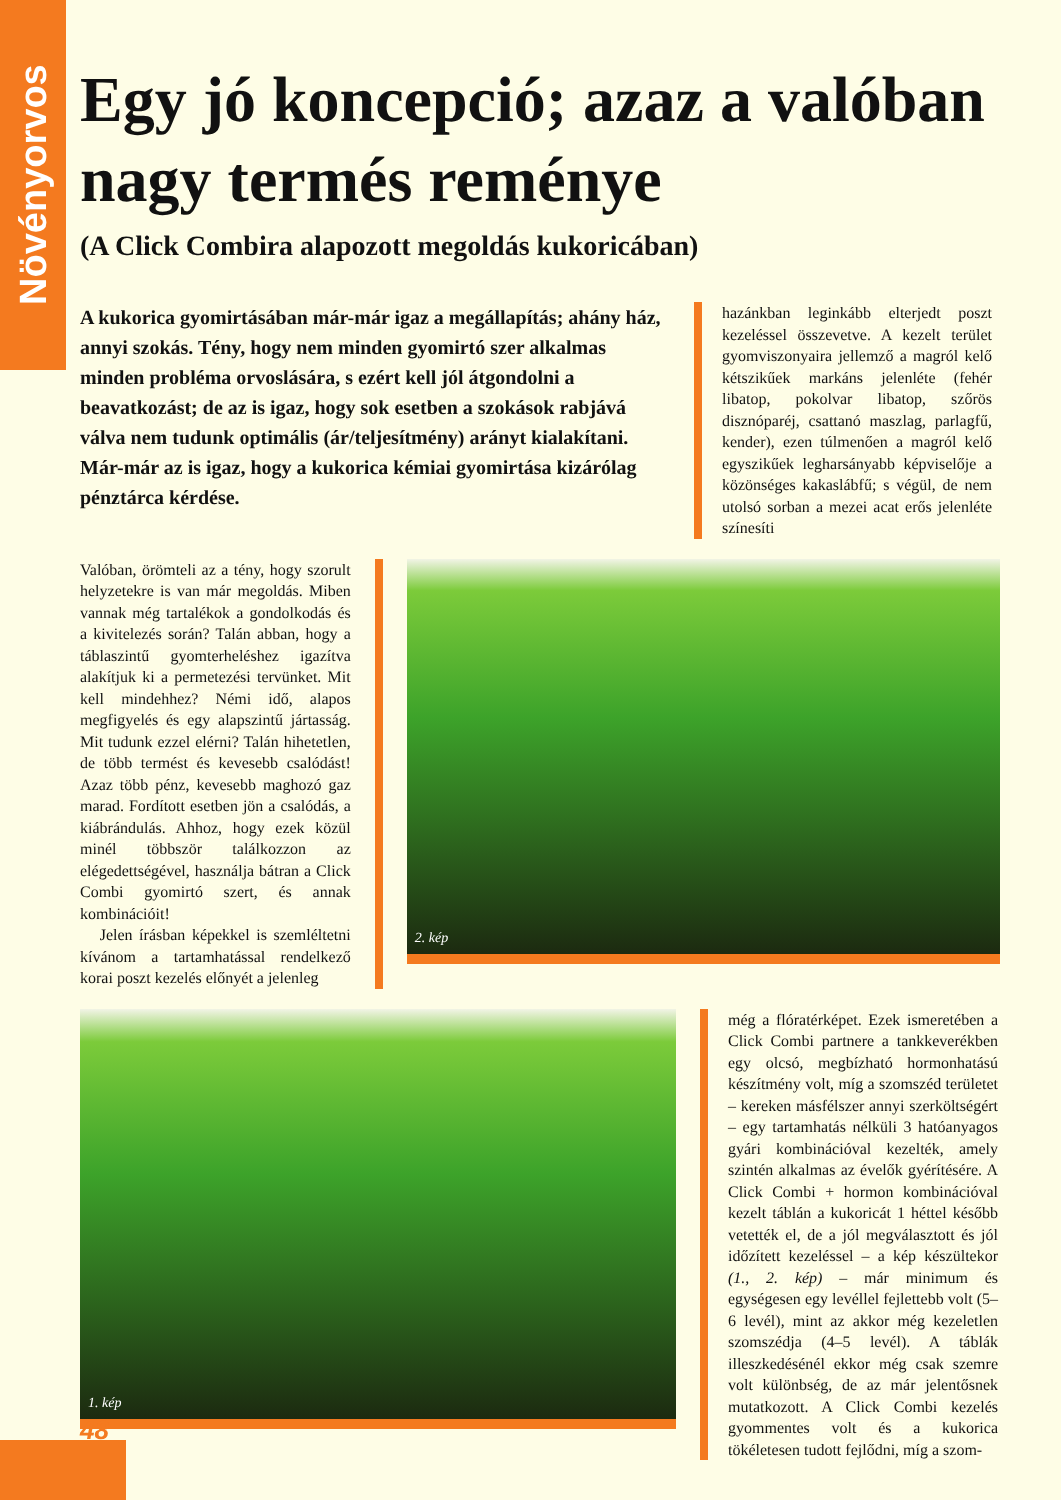Növényorvos
Egy jó koncepció; azaz a valóban nagy termés reménye
(A Click Combira alapozott megoldás kukoricában)
A kukorica gyomirtásában már-már igaz a megállapítás; ahány ház, annyi szokás. Tény, hogy nem minden gyomirtó szer alkalmas minden probléma orvoslására, s ezért kell jól átgondolni a beavatkozást; de az is igaz, hogy sok esetben a szokások rabjává válva nem tudunk optimális (ár/teljesítmény) arányt kialakítani. Már-már az is igaz, hogy a kukorica kémiai gyomirtása kizárólag pénztárca kérdése.
hazánkban leginkább elterjedt poszt kezeléssel összevetve. A kezelt terület gyomviszonyaira jellemző a magról kelő kétszikűek markáns jelenléte (fehér libatop, pokolvar libatop, szőrös disznóparéj, csattanó maszlag, parlagfű, kender), ezen túlmenően a magról kelő egyszikűek legharsányabb képviselője a közönséges kakaslábfű; s végül, de nem utolsó sorban a mezei acat erős jelenléte színesíti
Valóban, örömteli az a tény, hogy szorult helyzetekre is van már megoldás. Miben vannak még tartalékok a gondolkodás és a kivitelezés során? Talán abban, hogy a táblaszintű gyomterheléshez igazítva alakítjuk ki a permetezési tervünket. Mit kell mindehhez? Némi idő, alapos megfigyelés és egy alapszintű jártasság. Mit tudunk ezzel elérni? Talán hihetetlen, de több termést és kevesebb csalódást! Azaz több pénz, kevesebb maghozó gaz marad. Fordított esetben jön a csalódás, a kiábrándulás. Ahhoz, hogy ezek közül minél többször találkozzon az elégedettségével, használja bátran a Click Combi gyomirtó szert, és annak kombinációit!
Jelen írásban képekkel is szemléltetni kívánom a tartamhatással rendelkező korai poszt kezelés előnyét a jelenleg
2. kép
1. kép
még a flóratérképet. Ezek ismeretében a Click Combi partnere a tankkeverékben egy olcsó, megbízható hormonhatású készítmény volt, míg a szomszéd területet – kereken másfélszer annyi szerköltségért – egy tartamhatás nélküli 3 hatóanyagos gyári kombinációval kezelték, amely szintén alkalmas az évelők gyérítésére. A Click Combi + hormon kombinációval kezelt táblán a kukoricát 1 héttel később vetették el, de a jól megválasztott és jól időzített kezeléssel – a kép készültekor (1., 2. kép) – már minimum és egységesen egy levéllel fejlettebb volt (5–6 levél), mint az akkor még kezeletlen szomszédja (4–5 levél). A táblák illeszkedésénél ekkor még csak szemre volt különbség, de az már jelentősnek mutatkozott. A Click Combi kezelés gyommentes volt és a kukorica tökéletesen tudott fejlődni, míg a szom-
48